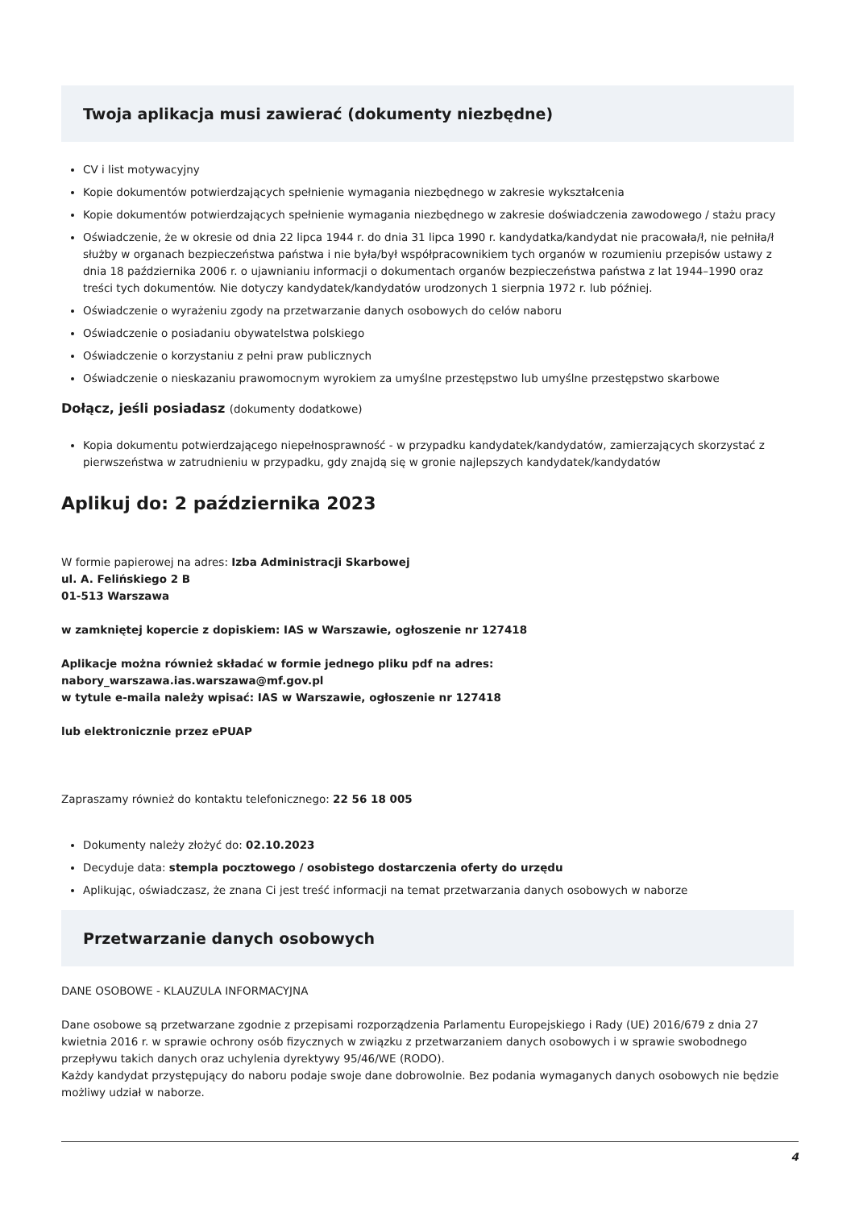Twoja aplikacja musi zawierać (dokumenty niezbędne)
CV i list motywacyjny
Kopie dokumentów potwierdzających spełnienie wymagania niezbędnego w zakresie wykształcenia
Kopie dokumentów potwierdzających spełnienie wymagania niezbędnego w zakresie doświadczenia zawodowego / stażu pracy
Oświadczenie, że w okresie od dnia 22 lipca 1944 r. do dnia 31 lipca 1990 r. kandydatka/kandydat nie pracowała/ł, nie pełniła/ł służby w organach bezpieczeństwa państwa i nie była/był współpracownikiem tych organów w rozumieniu przepisów ustawy z dnia 18 października 2006 r. o ujawnianiu informacji o dokumentach organów bezpieczeństwa państwa z lat 1944–1990 oraz treści tych dokumentów. Nie dotyczy kandydatek/kandydatów urodzonych 1 sierpnia 1972 r. lub później.
Oświadczenie o wyrażeniu zgody na przetwarzanie danych osobowych do celów naboru
Oświadczenie o posiadaniu obywatelstwa polskiego
Oświadczenie o korzystaniu z pełni praw publicznych
Oświadczenie o nieskazaniu prawomocnym wyrokiem za umyślne przestępstwo lub umyślne przestępstwo skarbowe
Dołącz, jeśli posiadasz (dokumenty dodatkowe)
Kopia dokumentu potwierdzającego niepełnosprawność - w przypadku kandydatek/kandydatów, zamierzających skorzystać z pierwszeństwa w zatrudnieniu w przypadku, gdy znajdą się w gronie najlepszych kandydatek/kandydatów
Aplikuj do: 2 października 2023
W formie papierowej na adres: Izba Administracji Skarbowej
ul. A. Felińskiego 2 B
01-513 Warszawa
w zamkniętej kopercie z dopiskiem: IAS w Warszawie, ogłoszenie nr 127418
Aplikacje można również składać w formie jednego pliku pdf na adres:
nabory_warszawa.ias.warszawa@mf.gov.pl
w tytule e-maila należy wpisać: IAS w Warszawie, ogłoszenie nr 127418
lub elektronicznie przez ePUAP
Zapraszamy również do kontaktu telefonicznego: 22 56 18 005
Dokumenty należy złożyć do: 02.10.2023
Decyduje data: stempla pocztowego / osobistego dostarczenia oferty do urzędu
Aplikując, oświadczasz, że znana Ci jest treść informacji na temat przetwarzania danych osobowych w naborze
Przetwarzanie danych osobowych
DANE OSOBOWE - KLAUZULA INFORMACYJNA
Dane osobowe są przetwarzane zgodnie z przepisami rozporządzenia Parlamentu Europejskiego i Rady (UE) 2016/679 z dnia 27 kwietnia 2016 r. w sprawie ochrony osób fizycznych w związku z przetwarzaniem danych osobowych i w sprawie swobodnego przepływu takich danych oraz uchylenia dyrektywy 95/46/WE (RODO).
Każdy kandydat przystępujący do naboru podaje swoje dane dobrowolnie. Bez podania wymaganych danych osobowych nie będzie możliwy udział w naborze.
4